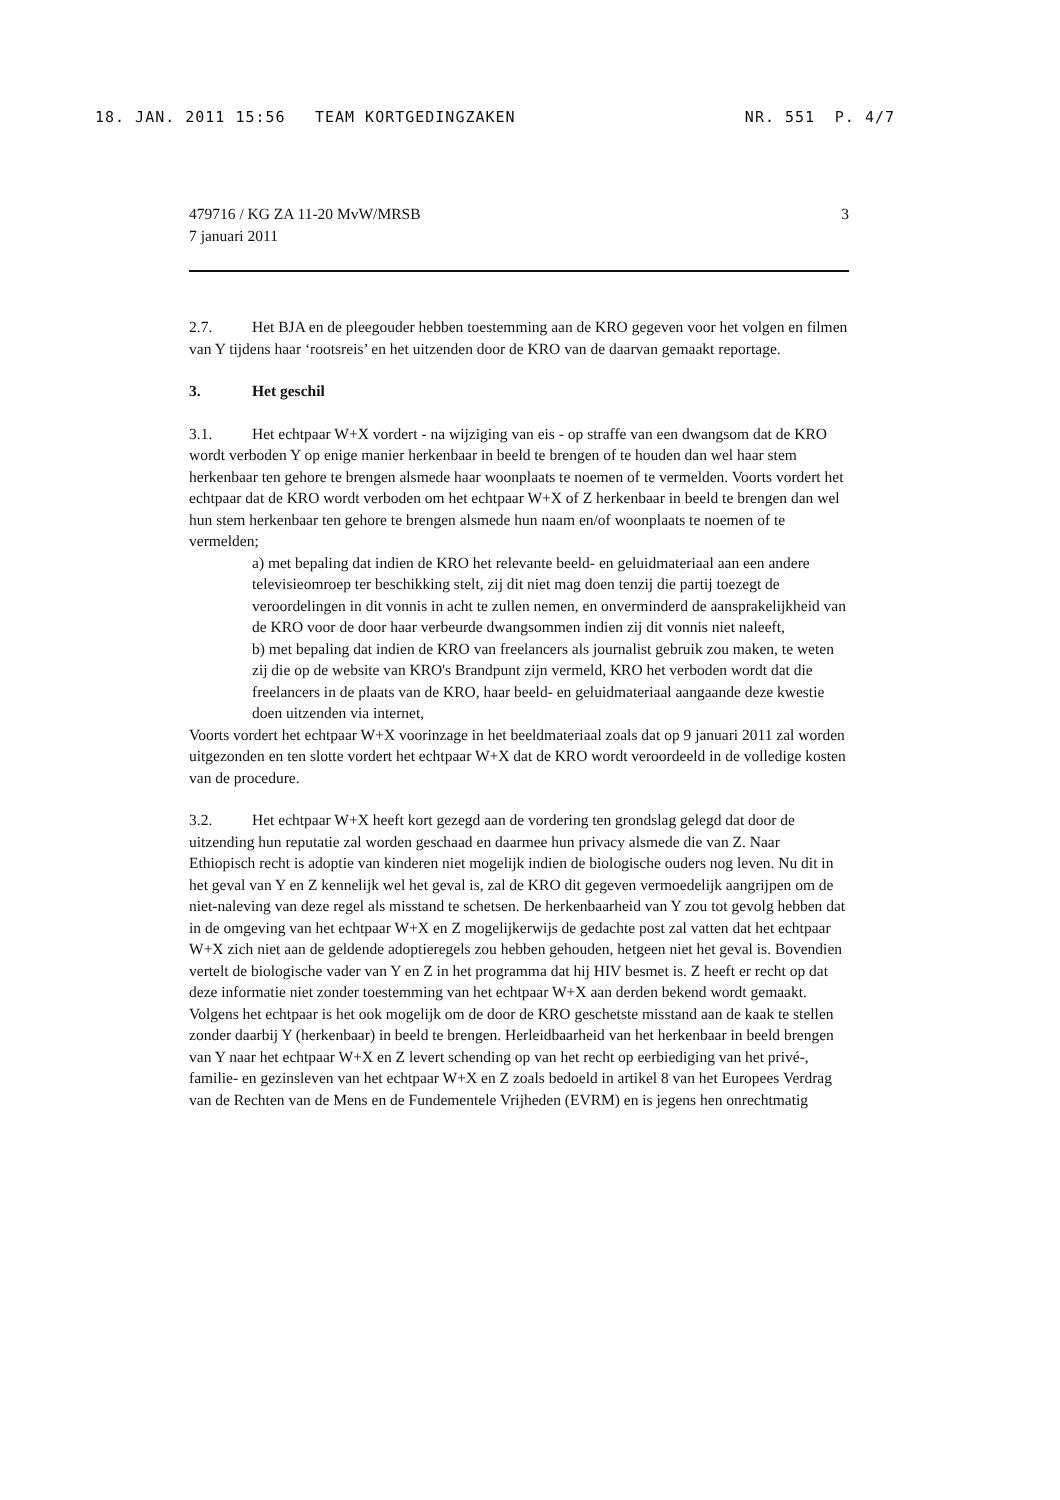18. JAN. 2011 15:56 TEAM KORTGEDINGZAKEN NR. 551 P. 4/7
479716 / KG ZA 11-20 MvW/MRSB
7 januari 2011
3
2.7. Het BJA en de pleegouder hebben toestemming aan de KRO gegeven voor het volgen en filmen van Y tijdens haar ‘rootsreis’ en het uitzenden door de KRO van de daarvan gemaakt reportage.
3. Het geschil
3.1. Het echtpaar W+X vordert - na wijziging van eis - op straffe van een dwangsom dat de KRO wordt verboden Y op enige manier herkenbaar in beeld te brengen of te houden dan wel haar stem herkenbaar ten gehore te brengen alsmede haar woonplaats te noemen of te vermelden. Voorts vordert het echtpaar dat de KRO wordt verboden om het echtpaar W+X of Z herkenbaar in beeld te brengen dan wel hun stem herkenbaar ten gehore te brengen alsmede hun naam en/of woonplaats te noemen of te vermelden;
a) met bepaling dat indien de KRO het relevante beeld- en geluidmateriaal aan een andere televisieomroep ter beschikking stelt, zij dit niet mag doen tenzij die partij toezegt de veroordelingen in dit vonnis in acht te zullen nemen, en onverminderd de aansprakelijkheid van de KRO voor de door haar verbeurde dwangsommen indien zij dit vonnis niet naleeft,
b) met bepaling dat indien de KRO van freelancers als journalist gebruik zou maken, te weten zij die op de website van KRO's Brandpunt zijn vermeld, KRO het verboden wordt dat die freelancers in de plaats van de KRO, haar beeld- en geluidmateriaal aangaande deze kwestie doen uitzenden via internet,
Voorts vordert het echtpaar W+X voorinzage in het beeldmateriaal zoals dat op 9 januari 2011 zal worden uitgezonden en ten slotte vordert het echtpaar W+X dat de KRO wordt veroordeeld in de volledige kosten van de procedure.
3.2. Het echtpaar W+X heeft kort gezegd aan de vordering ten grondslag gelegd dat door de uitzending hun reputatie zal worden geschaad en daarmee hun privacy alsmede die van Z. Naar Ethiopisch recht is adoptie van kinderen niet mogelijk indien de biologische ouders nog leven. Nu dit in het geval van Y en Z kennelijk wel het geval is, zal de KRO dit gegeven vermoedelijk aangrijpen om de niet-naleving van deze regel als misstand te schetsen. De herkenbaarheid van Y zou tot gevolg hebben dat in de omgeving van het echtpaar W+X en Z mogelijkerwijs de gedachte post zal vatten dat het echtpaar W+X zich niet aan de geldende adoptieregels zou hebben gehouden, hetgeen niet het geval is. Bovendien vertelt de biologische vader van Y en Z in het programma dat hij HIV besmet is. Z heeft er recht op dat deze informatie niet zonder toestemming van het echtpaar W+X aan derden bekend wordt gemaakt. Volgens het echtpaar is het ook mogelijk om de door de KRO geschetste misstand aan de kaak te stellen zonder daarbij Y (herkenbaar) in beeld te brengen. Herleidbaarheid van het herkenbaar in beeld brengen van Y naar het echtpaar W+X en Z levert schending op van het recht op eerbiediging van het privé-, familie- en gezinsleven van het echtpaar W+X en Z zoals bedoeld in artikel 8 van het Europees Verdrag van de Rechten van de Mens en de Fundementele Vrijheden (EVRM) en is jegens hen onrechtmatig